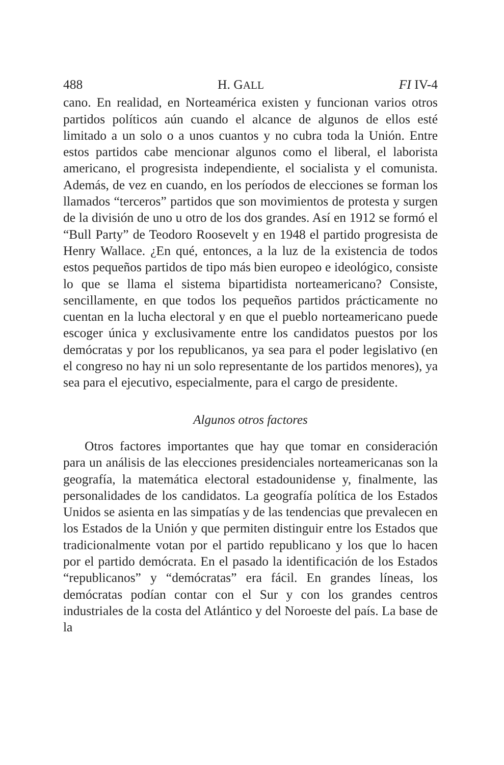488 H. GALL FI IV-4
cano. En realidad, en Norteamérica existen y funcionan varios otros partidos políticos aún cuando el alcance de algunos de ellos esté limitado a un solo o a unos cuantos y no cubra toda la Unión. Entre estos partidos cabe mencionar algunos como el liberal, el laborista americano, el progresista independiente, el socialista y el comunista. Además, de vez en cuando, en los períodos de elecciones se forman los llamados “terceros” partidos que son movimientos de protesta y surgen de la división de uno u otro de los dos grandes. Así en 1912 se formó el “Bull Party” de Teodoro Roosevelt y en 1948 el partido progresista de Henry Wallace. ¿En qué, entonces, a la luz de la existencia de todos estos pequeños partidos de tipo más bien europeo e ideológico, consiste lo que se llama el sistema bipartidista norteamericano? Consiste, sencillamente, en que todos los pequeños partidos prácticamente no cuentan en la lucha electoral y en que el pueblo norteamericano puede escoger única y exclusivamente entre los candidatos puestos por los demócratas y por los republicanos, ya sea para el poder legislativo (en el congreso no hay ni un solo representante de los partidos menores), ya sea para el ejecutivo, especialmente, para el cargo de presidente.
Algunos otros factores
Otros factores importantes que hay que tomar en consideración para un análisis de las elecciones presidenciales norteamericanas son la geografía, la matemática electoral estadounidense y, finalmente, las personalidades de los candidatos. La geografía política de los Estados Unidos se asienta en las simpatías y de las tendencias que prevalecen en los Estados de la Unión y que permiten distinguir entre los Estados que tradicionalmente votan por el partido republicano y los que lo hacen por el partido demócrata. En el pasado la identificación de los Estados “republicanos” y “demócratas” era fácil. En grandes líneas, los demócratas podían contar con el Sur y con los grandes centros industriales de la costa del Atlántico y del Noroeste del país. La base de la